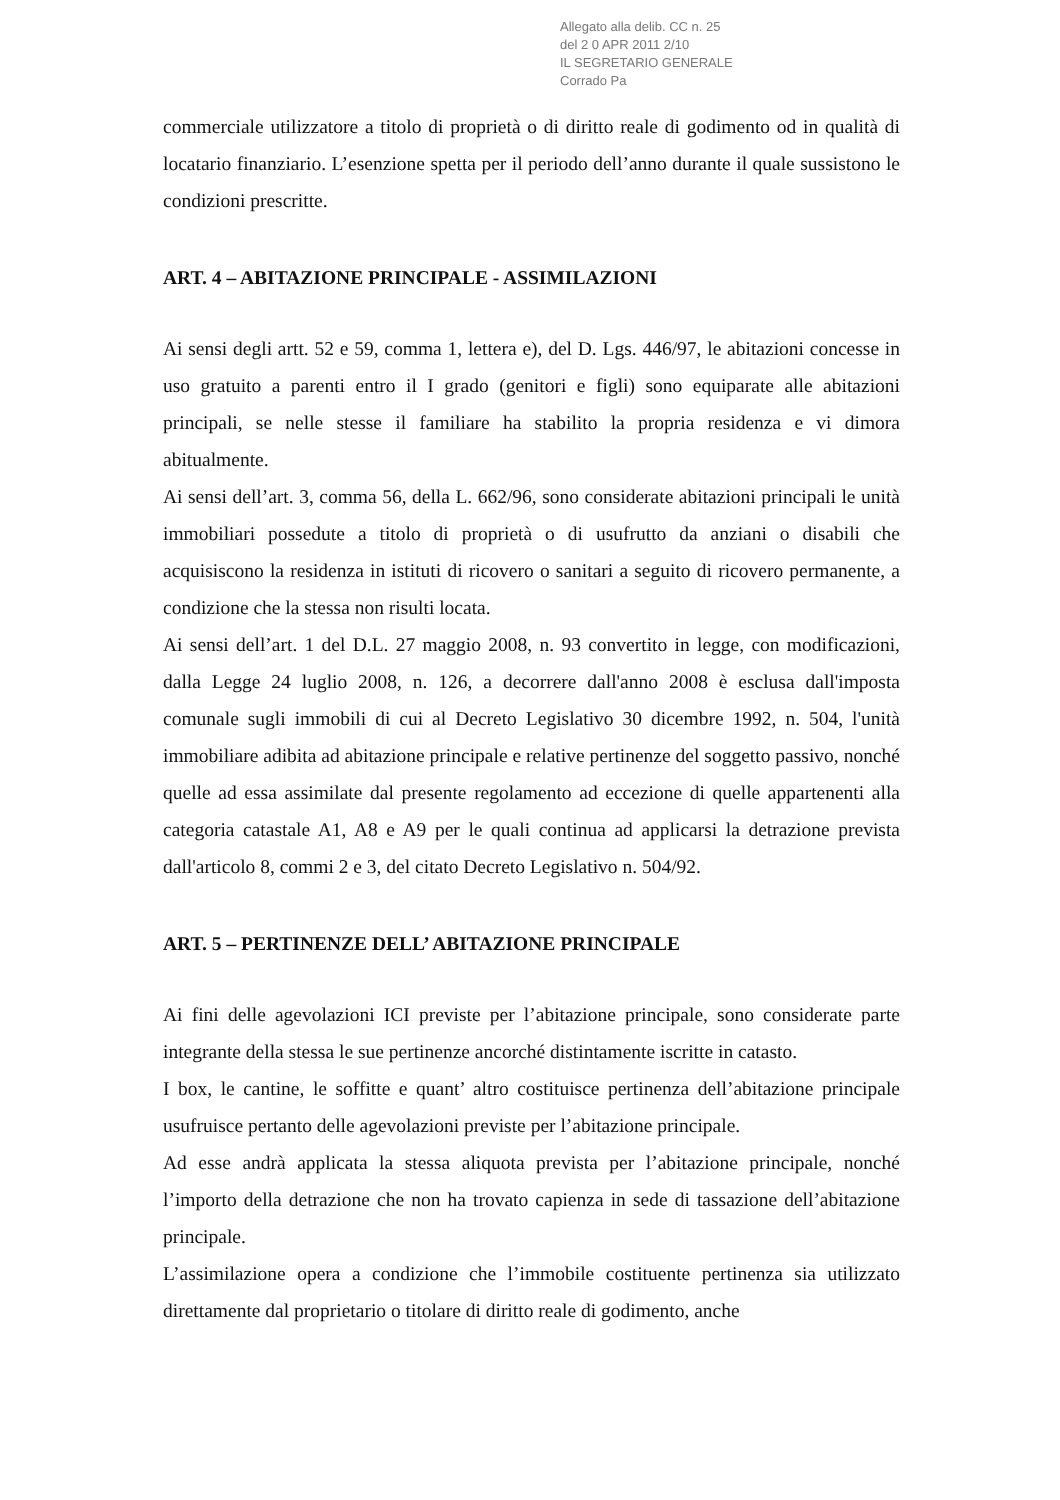Allegato alla delib. CC n. 25
del 2 0 APR 2011 2/10
IL SEGRETARIO GENERALE
Corrado Pa
commerciale utilizzatore a titolo di proprietà o di diritto reale di godimento od in qualità di locatario finanziario. L’esenzione spetta per il periodo dell’anno durante il quale sussistono le condizioni prescritte.
ART. 4 – ABITAZIONE PRINCIPALE - ASSIMILAZIONI
Ai sensi degli artt. 52 e 59, comma 1, lettera e), del D. Lgs. 446/97, le abitazioni concesse in uso gratuito a parenti entro il I grado (genitori e figli) sono equiparate alle abitazioni principali, se nelle stesse il familiare ha stabilito la propria residenza e vi dimora abitualmente.
Ai sensi dell’art. 3, comma 56, della L. 662/96, sono considerate abitazioni principali le unità immobiliari possedute a titolo di proprietà o di usufrutto da anziani o disabili che acquisiscono la residenza in istituti di ricovero o sanitari a seguito di ricovero permanente, a condizione che la stessa non risulti locata.
Ai sensi dell’art. 1 del D.L. 27 maggio 2008, n. 93 convertito in legge, con modificazioni, dalla Legge 24 luglio 2008, n. 126, a decorrere dall'anno 2008 è esclusa dall'imposta comunale sugli immobili di cui al Decreto Legislativo 30 dicembre 1992, n. 504, l'unità immobiliare adibita ad abitazione principale e relative pertinenze del soggetto passivo, nonché quelle ad essa assimilate dal presente regolamento ad eccezione di quelle appartenenti alla categoria catastale A1, A8 e A9 per le quali continua ad applicarsi la detrazione prevista dall'articolo 8, commi 2 e 3, del citato Decreto Legislativo n. 504/92.
ART. 5 – PERTINENZE DELL’ ABITAZIONE PRINCIPALE
Ai fini delle agevolazioni ICI previste per l’abitazione principale, sono considerate parte integrante della stessa le sue pertinenze ancorché distintamente iscritte in catasto.
I box, le cantine, le soffitte e quant’ altro costituisce pertinenza dell’abitazione principale usufruisce pertanto delle agevolazioni previste per l’abitazione principale.
Ad esse andrà applicata la stessa aliquota prevista per l’abitazione principale, nonché l’importo della detrazione che non ha trovato capienza in sede di tassazione dell’abitazione principale.
L’assimilazione opera a condizione che l’immobile costituente pertinenza sia utilizzato direttamente dal proprietario o titolare di diritto reale di godimento, anche